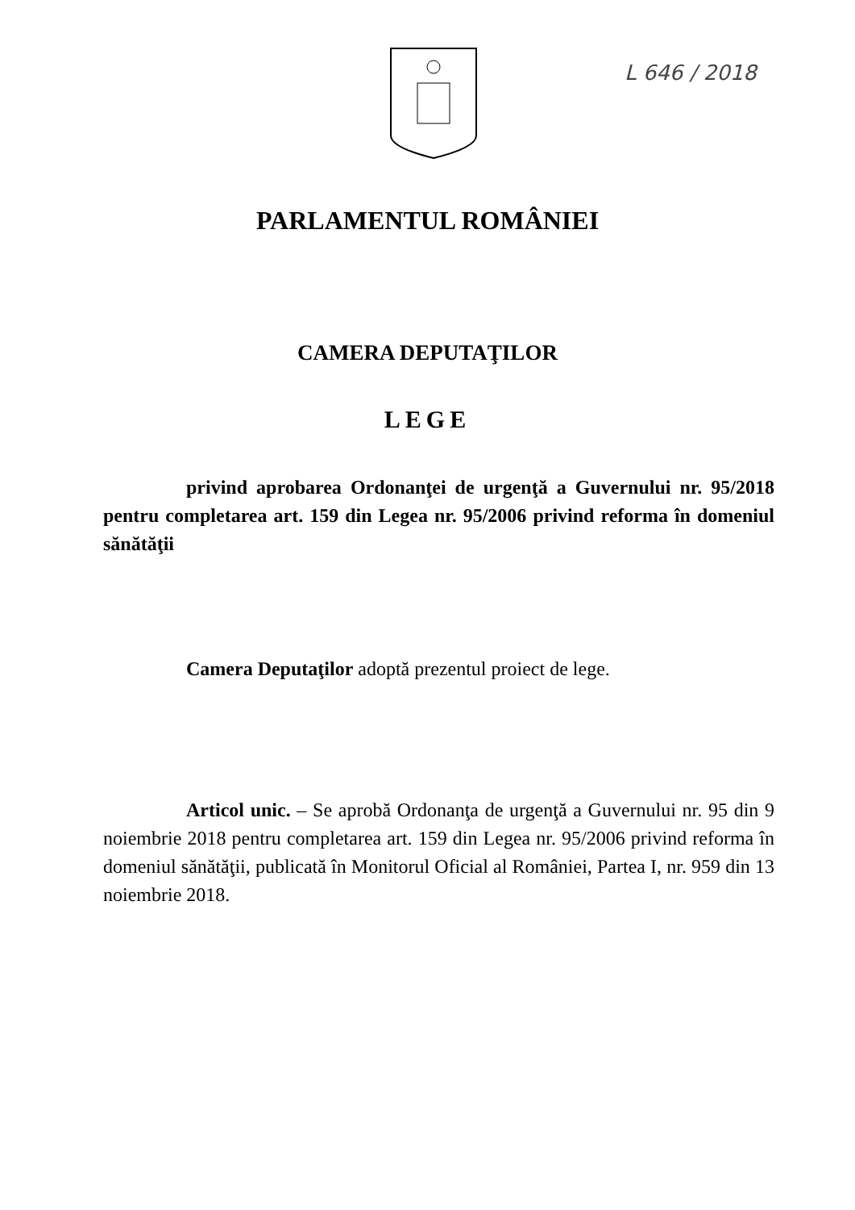L 646 / 2018
PARLAMENTUL ROMÂNIEI
CAMERA DEPUTAŢILOR
LEGE
privind aprobarea Ordonanţei de urgenţă a Guvernului nr. 95/2018 pentru completarea art. 159 din Legea nr. 95/2006 privind reforma în domeniul sănătăţii
Camera Deputaţilor adoptă prezentul proiect de lege.
Articol unic. – Se aprobă Ordonanţa de urgenţă a Guvernului nr. 95 din 9 noiembrie 2018 pentru completarea art. 159 din Legea nr. 95/2006 privind reforma în domeniul sănătăţii, publicată în Monitorul Oficial al României, Partea I, nr. 959 din 13 noiembrie 2018.